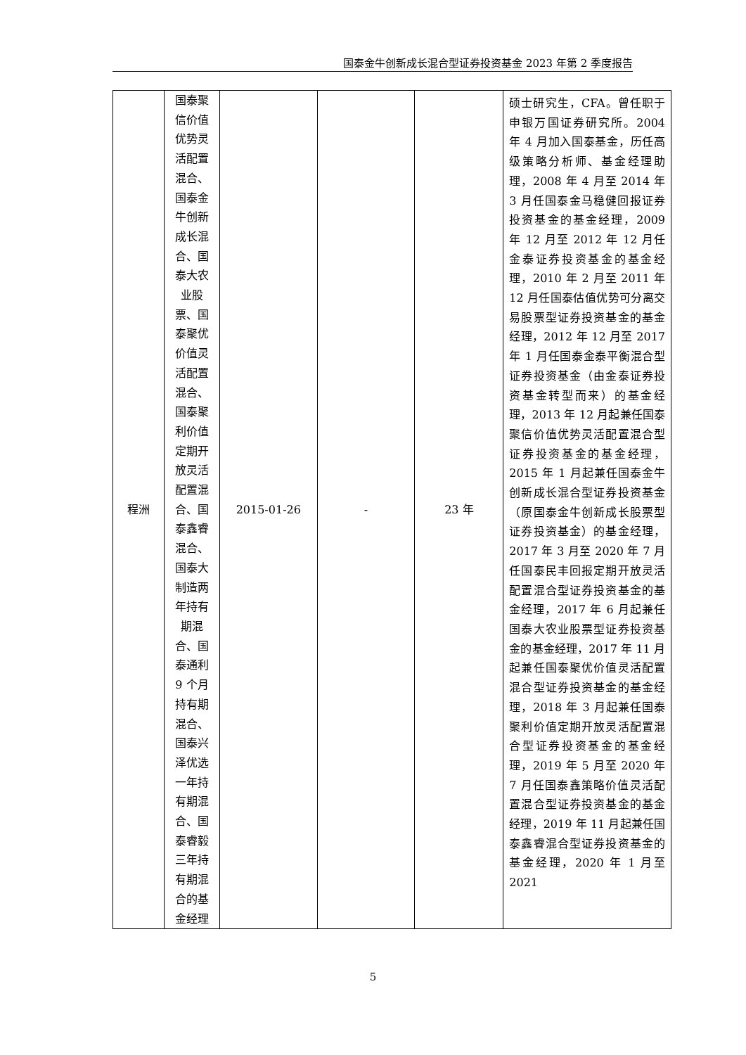国泰金牛创新成长混合型证券投资基金 2023 年第 2 季度报告
| 程洲 | 国泰聚信价值优势灵活配置混合、国泰金牛创新成长混合、国泰大农业股票、国泰聚优价值灵活配置混合、国泰聚利价值定期开放灵活配置混合、国泰鑫睿混合、国泰大制造两年持有期混合、国泰通利 9 个月持有期混合、国泰兴泽优选一年持有期混合、国泰睿毅三年持有期混合的基金经理 | 2015-01-26 | - | 23 年 | 硕士研究生，CFA。曾任职于申银万国证券研究所。2004 年 4 月加入国泰基金，历任高级策略分析师、基金经理助理，2008 年 4 月至 2014 年 3 月任国泰金马稳健回报证券投资基金的基金经理，2009 年 12 月至 2012 年 12 月任金泰证券投资基金的基金经理，2010 年 2 月至 2011 年 12 月任国泰估值优势可分离交易股票型证券投资基金的基金经理，2012 年 12 月至 2017 年 1 月任国泰金泰平衡混合型证券投资基金（由金泰证券投资基金转型而来）的基金经理，2013 年 12 月起兼任国泰聚信价值优势灵活配置混合型证券投资基金的基金经理，2015 年 1 月起兼任国泰金牛创新成长混合型证券投资基金（原国泰金牛创新成长股票型证券投资基金）的基金经理，2017 年 3 月至 2020 年 7 月任国泰民丰回报定期开放灵活配置混合型证券投资基金的基金经理，2017 年 6 月起兼任国泰大农业股票型证券投资基金的基金经理，2017 年 11 月起兼任国泰聚优价值灵活配置混合型证券投资基金的基金经理，2018 年 3 月起兼任国泰聚利价值定期开放灵活配置混合型证券投资基金的基金经理，2019 年 5 月至 2020 年 7 月任国泰鑫策略价值灵活配置混合型证券投资基金的基金经理，2019 年 11 月起兼任国泰鑫睿混合型证券投资基金的基金经理，2020 年 1 月至 2021 |
5